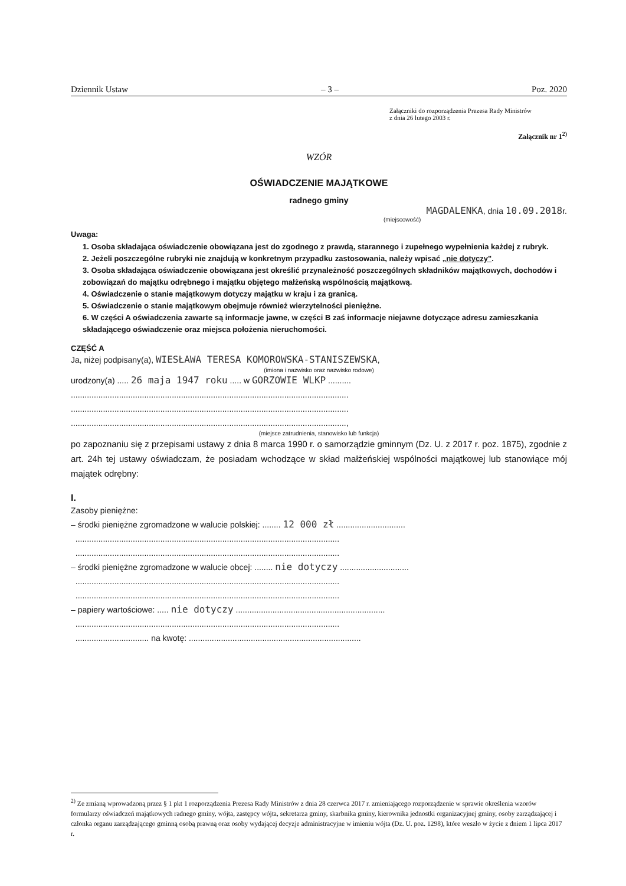Dziennik Ustaw – 3 – Poz. 2020
Załączniki do rozporządzenia Prezesa Rady Ministrów
z dnia 26 lutego 2003 r.
Załącznik nr 1<sup>2)</sup>
WZÓR
OŚWIADCZENIE MAJĄTKOWE
radnego gminy
MAGDALENKA, dnia 10.09.2018r.
(miejscowość)
Uwaga:
1. Osoba składająca oświadczenie obowiązana jest do zgodnego z prawdą, starannego i zupełnego wypełnienia każdej z rubryk.
2. Jeżeli poszczególne rubryki nie znajdują w konkretnym przypadku zastosowania, należy wpisać „nie dotyczy".
3. Osoba składająca oświadczenie obowiązana jest określić przynależność poszczególnych składników majątkowych, dochodów i zobowiązań do majątku odrębnego i majątku objętego małżeńską wspólnością majątkową.
4. Oświadczenie o stanie majątkowym dotyczy majątku w kraju i za granicą.
5. Oświadczenie o stanie majątkowym obejmuje również wierzytelności pieniężne.
6. W części A oświadczenia zawarte są informacje jawne, w części B zaś informacje niejawne dotyczące adresu zamieszkania składającego oświadczenie oraz miejsca położenia nieruchomości.
CZĘŚĆ A
Ja, niżej podpisany(a), WIESŁAWA TERESA KOMOROWSKA-STANISZEWSKA,
(imiona i nazwisko oraz nazwisko rodowe)
urodzony(a) ..... 26 maja 1947 roku ..... w GORZOWIE WLKP ..........
.........................................................................................................................
.........................................................................................................................
........................................................................................................................,
(miejsce zatrudnienia, stanowisko lub funkcja)
po zapoznaniu się z przepisami ustawy z dnia 8 marca 1990 r. o samorządzie gminnym (Dz. U. z 2017 r. poz. 1875), zgodnie z art. 24h tej ustawy oświadczam, że posiadam wchodzące w skład małżeńskiej wspólności majątkowej lub stanowiące mój majątek odrębny:
I.
Zasoby pieniężne:
– środki pieniężne zgromadzone w walucie polskiej: ........ 12 000 zł ..............................
...................................................................................................................
...................................................................................................................
– środki pieniężne zgromadzone w walucie obcej: ........ nie dotyczy ..............................
...................................................................................................................
...................................................................................................................
– papiery wartościowe: ..... nie dotyczy .................................................................
...................................................................................................................
................................ na kwotę: ...........................................................................
<sup>2)</sup> Ze zmianą wprowadzoną przez § 1 pkt 1 rozporządzenia Prezesa Rady Ministrów z dnia 28 czerwca 2017 r. zmieniającego rozporządzenie w sprawie określenia wzorów formularzy oświadczeń majątkowych radnego gminy, wójta, zastępcy wójta, sekretarza gminy, skarbnika gminy, kierownika jednostki organizacyjnej gminy, osoby zarządzającej i członka organu zarządzającego gminną osobą prawną oraz osoby wydającej decyzje administracyjne w imieniu wójta (Dz. U. poz. 1298), które weszło w życie z dniem 1 lipca 2017 r.